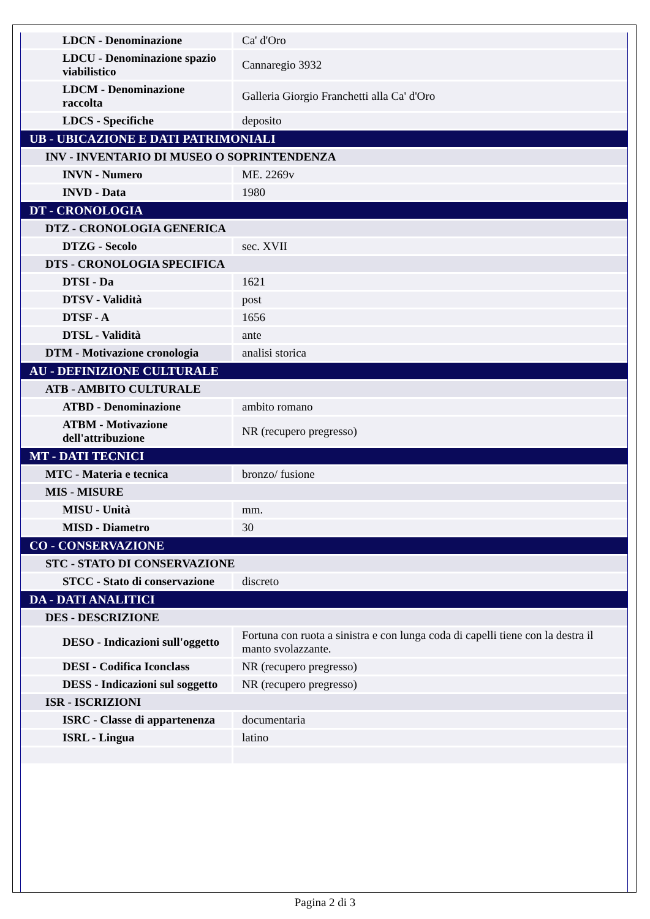| LDCN - Denominazione | Ca' d'Oro |
| LDCU - Denominazione spazio viabilistico | Cannaregio 3932 |
| LDCM - Denominazione raccolta | Galleria Giorgio Franchetti alla Ca' d'Oro |
| LDCS - Specifiche | deposito |
| UB - UBICAZIONE E DATI PATRIMONIALI | |
| INV - INVENTARIO DI MUSEO O SOPRINTENDENZA | |
| INVN - Numero | ME. 2269v |
| INVD - Data | 1980 |
| DT - CRONOLOGIA | |
| DTZ - CRONOLOGIA GENERICA | |
| DTZG - Secolo | sec. XVII |
| DTS - CRONOLOGIA SPECIFICA | |
| DTSI - Da | 1621 |
| DTSV - Validità | post |
| DTSF - A | 1656 |
| DTSL - Validità | ante |
| DTM - Motivazione cronologia | analisi storica |
| AU - DEFINIZIONE CULTURALE | |
| ATB - AMBITO CULTURALE | |
| ATBD - Denominazione | ambito romano |
| ATBM - Motivazione dell'attribuzione | NR (recupero pregresso) |
| MT - DATI TECNICI | |
| MTC - Materia e tecnica | bronzo/ fusione |
| MIS - MISURE | |
| MISU - Unità | mm. |
| MISD - Diametro | 30 |
| CO - CONSERVAZIONE | |
| STC - STATO DI CONSERVAZIONE | |
| STCC - Stato di conservazione | discreto |
| DA - DATI ANALITICI | |
| DES - DESCRIZIONE | |
| DESO - Indicazioni sull'oggetto | Fortuna con ruota a sinistra e con lunga coda di capelli tiene con la destra il manto svolazzante. |
| DESI - Codifica Iconclass | NR (recupero pregresso) |
| DESS - Indicazioni sul soggetto | NR (recupero pregresso) |
| ISR - ISCRIZIONI | |
| ISRC - Classe di appartenenza | documentaria |
| ISRL - Lingua | latino |
Pagina 2 di 3